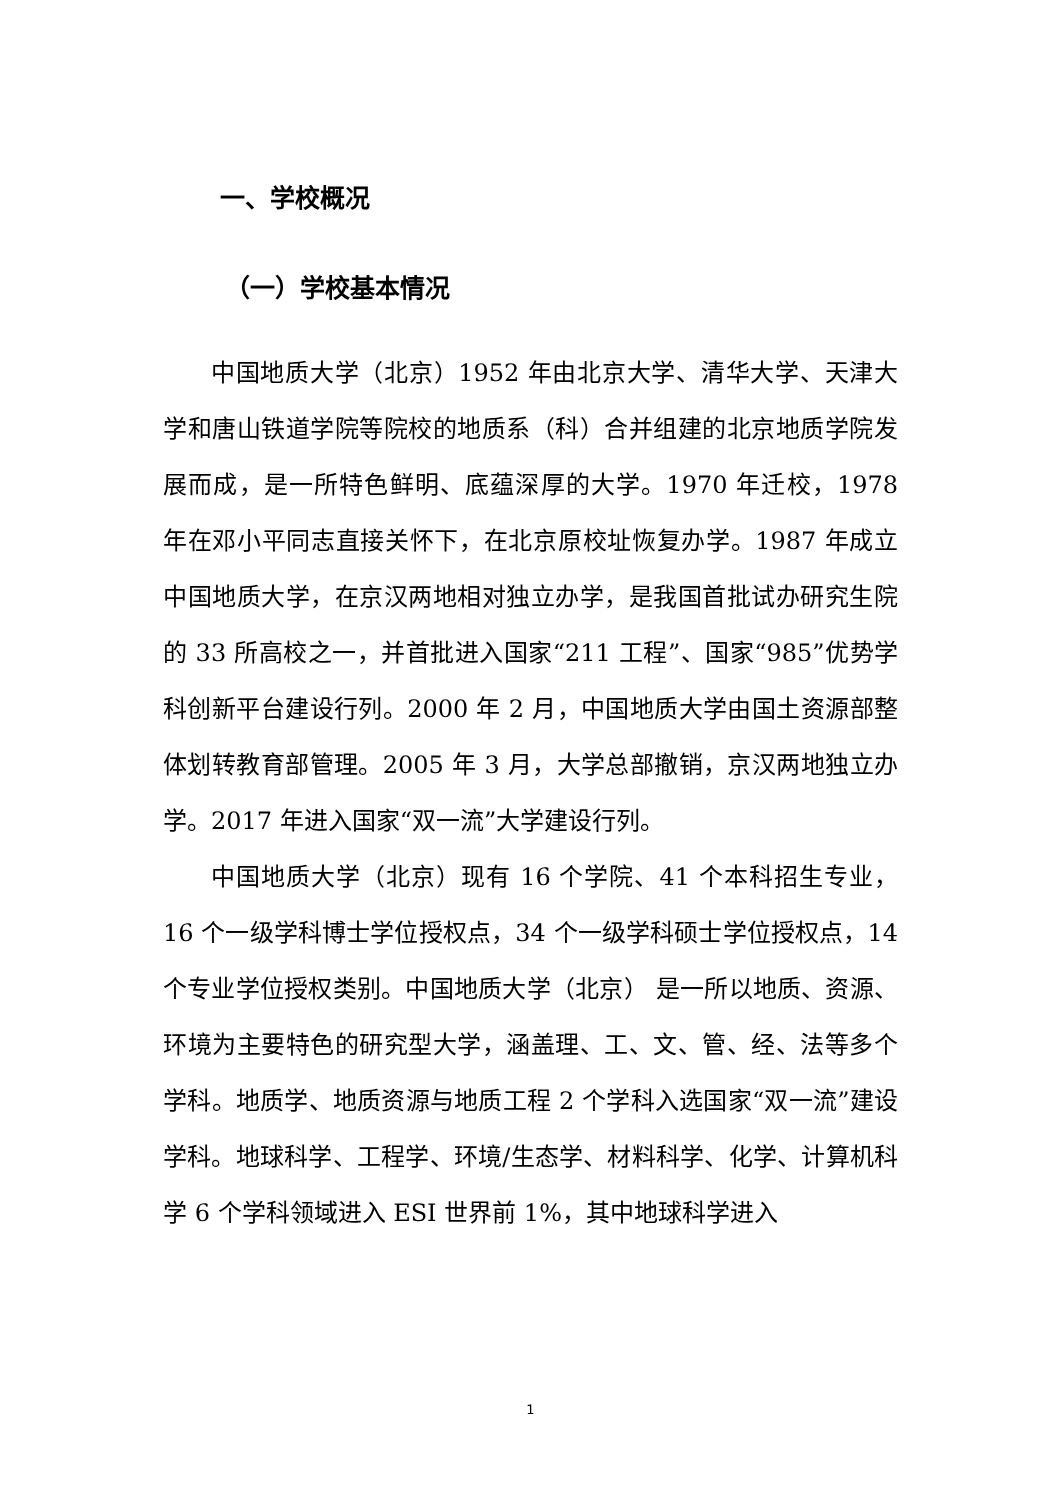一、学校概况
（一）学校基本情况
中国地质大学（北京）1952 年由北京大学、清华大学、天津大学和唐山铁道学院等院校的地质系（科）合并组建的北京地质学院发展而成，是一所特色鲜明、底蕴深厚的大学。1970 年迁校，1978 年在邓小平同志直接关怀下，在北京原校址恢复办学。1987 年成立中国地质大学，在京汉两地相对独立办学，是我国首批试办研究生院的 33 所高校之一，并首批进入国家“211 工程”、国家“985”优势学科创新平台建设行列。2000 年 2 月，中国地质大学由国土资源部整体划转教育部管理。2005 年 3 月，大学总部撤销，京汉两地独立办学。2017 年进入国家“双一流”大学建设行列。
中国地质大学（北京）现有 16 个学院、41 个本科招生专业，16 个一级学科博士学位授权点，34 个一级学科硕士学位授权点，14 个专业学位授权类别。中国地质大学（北京） 是一所以地质、资源、环境为主要特色的研究型大学，涵盖理、工、文、管、经、法等多个学科。地质学、地质资源与地质工程 2 个学科入选国家“双一流”建设学科。地球科学、工程学、环境/生态学、材料科学、化学、计算机科学 6 个学科领域进入 ESI 世界前 1%，其中地球科学进入
1